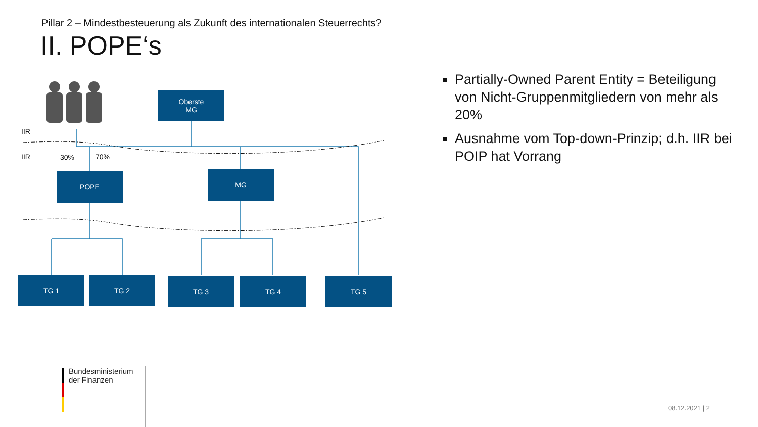Pillar 2 – Mindestbesteuerung als Zukunft des internationalen Steuerrechts?
II. POPE‘s
Oberste
MG
IIR
IIR 30% 70%
POPE MG
TG 1 TG 2 TG 3 TG 4 TG 5
Partially-Owned Parent Entity = Beteiligung von Nicht-Gruppenmitgliedern von mehr als 20%
Ausnahme vom Top-down-Prinzip; d.h. IIR bei POIP hat Vorrang
Bundesministerium
der Finanzen
08.12.2021 | 2